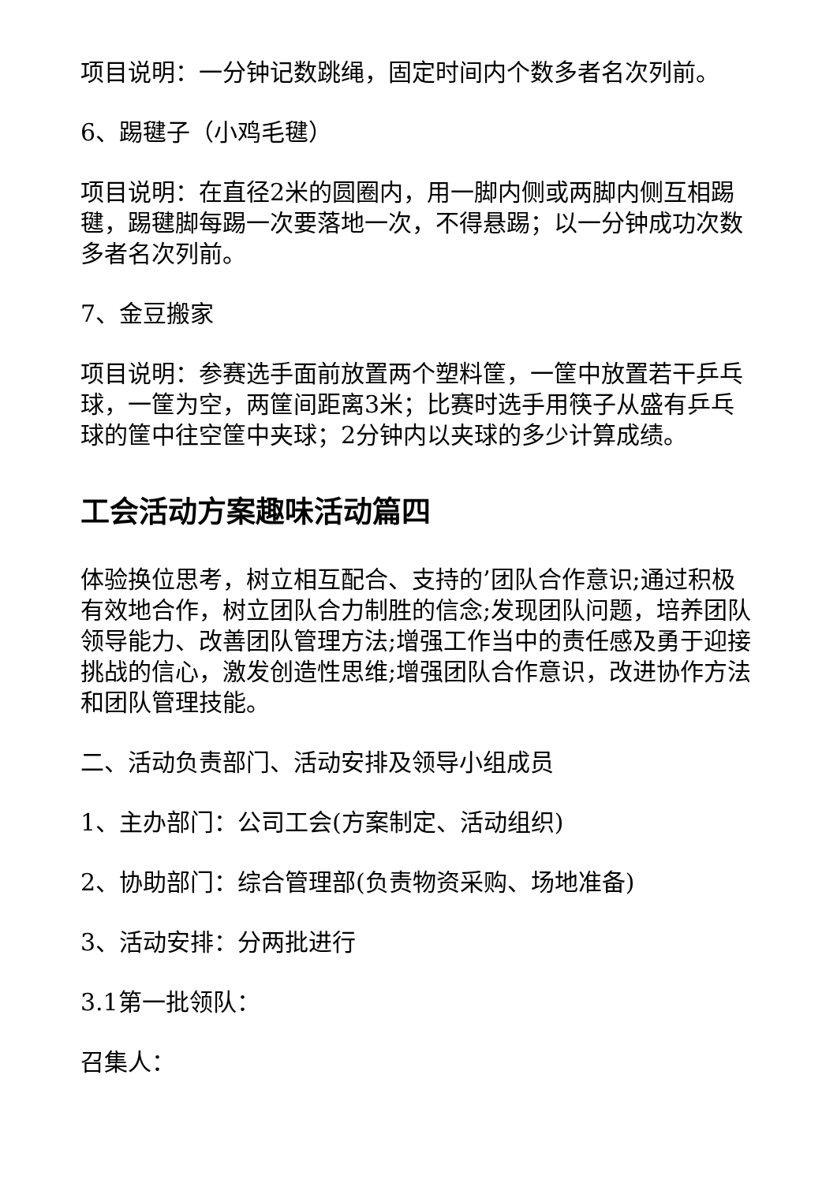项目说明：一分钟记数跳绳，固定时间内个数多者名次列前。
6、踢毽子（小鸡毛毽）
项目说明：在直径2米的圆圈内，用一脚内侧或两脚内侧互相踢毽，踢毽脚每踢一次要落地一次，不得悬踢；以一分钟成功次数多者名次列前。
7、金豆搬家
项目说明：参赛选手面前放置两个塑料筐，一筐中放置若干乒乓球，一筐为空，两筐间距离3米；比赛时选手用筷子从盛有乒乓球的筐中往空筐中夹球；2分钟内以夹球的多少计算成绩。
工会活动方案趣味活动篇四
体验换位思考，树立相互配合、支持的’团队合作意识;通过积极有效地合作，树立团队合力制胜的信念;发现团队问题，培养团队领导能力、改善团队管理方法;增强工作当中的责任感及勇于迎接挑战的信心，激发创造性思维;增强团队合作意识，改进协作方法和团队管理技能。
二、活动负责部门、活动安排及领导小组成员
1、主办部门：公司工会(方案制定、活动组织)
2、协助部门：综合管理部(负责物资采购、场地准备)
3、活动安排：分两批进行
3.1第一批领队：
召集人：